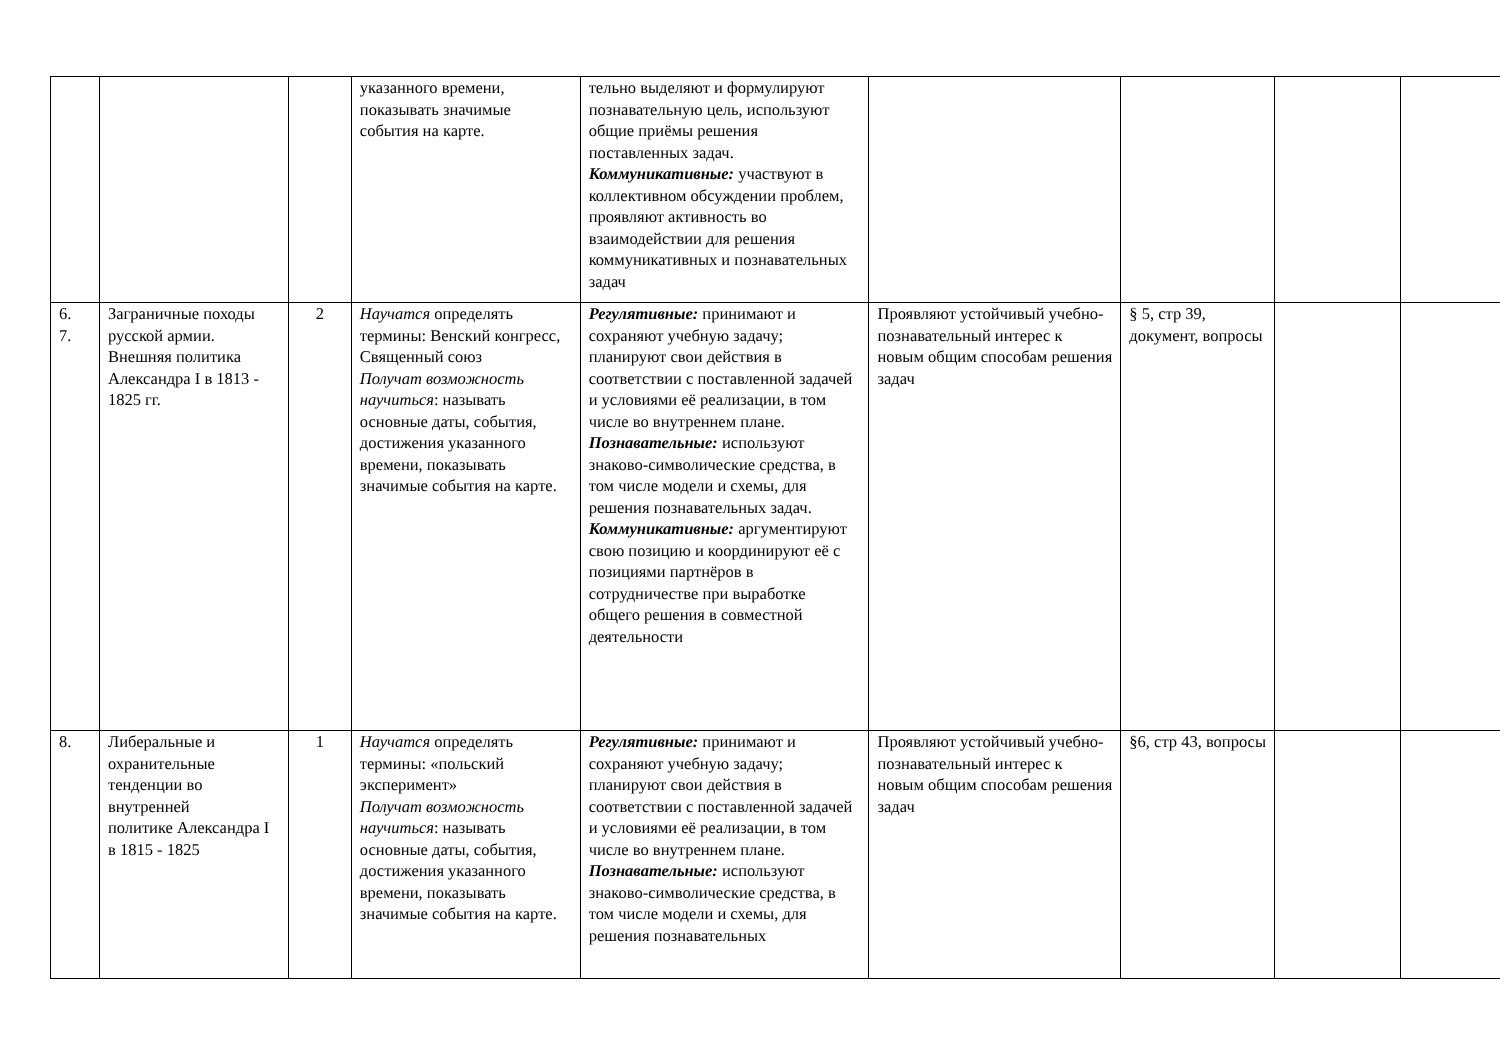| | | | указанного времени, показывать значимые события на карте. | тельно выделяют и формулируют познавательную цель, используют общие приёмы решения поставленных задач. Коммуникативные: участвуют в коллективном обсуждении проблем, проявляют активность во взаимодействии для решения коммуникативных и познавательных задач | | | | |
| 6. 7. | Заграничные походы русской армии. Внешняя политика Александра I в 1813 - 1825 гг. | 2 | Научатся определять термины: Венский конгресс, Священный союз Получат возможность научиться : называть основные даты, события, достижения указанного времени, показывать значимые события на карте. | Регулятивные: принимают и сохраняют учебную задачу; планируют свои действия в соответствии с поставленной задачей и условиями её реализации, в том числе во внутреннем плане. Познавательные: используют знаково-символические средства, в том числе модели и схемы, для решения познавательных задач. Коммуникативные: аргументируют свою позицию и координируют её с позициями партнёров в сотрудничестве при выработке общего решения в совместной деятельности | Проявляют устойчивый учебно- познавательный интерес к новым общим способам решения задач | § 5, стр 39, документ, вопросы | | |
| 8. | Либеральные и охранительные тенденции во внутренней политике Александра I в 1815 - 1825 | 1 | Научатся определять термины: «польский эксперимент» Получат возможность научиться : называть основные даты, события, достижения указанного времени, показывать значимые события на карте. | Регулятивные: принимают и сохраняют учебную задачу; планируют свои действия в соответствии с поставленной задачей и условиями её реализации, в том числе во внутреннем плане. Познавательные: используют знаково-символические средства, в том числе модели и схемы, для решения познавательных | Проявляют устойчивый учебно-познавательный интерес к новым общим способам решения задач | §6, стр 43, вопросы | | |